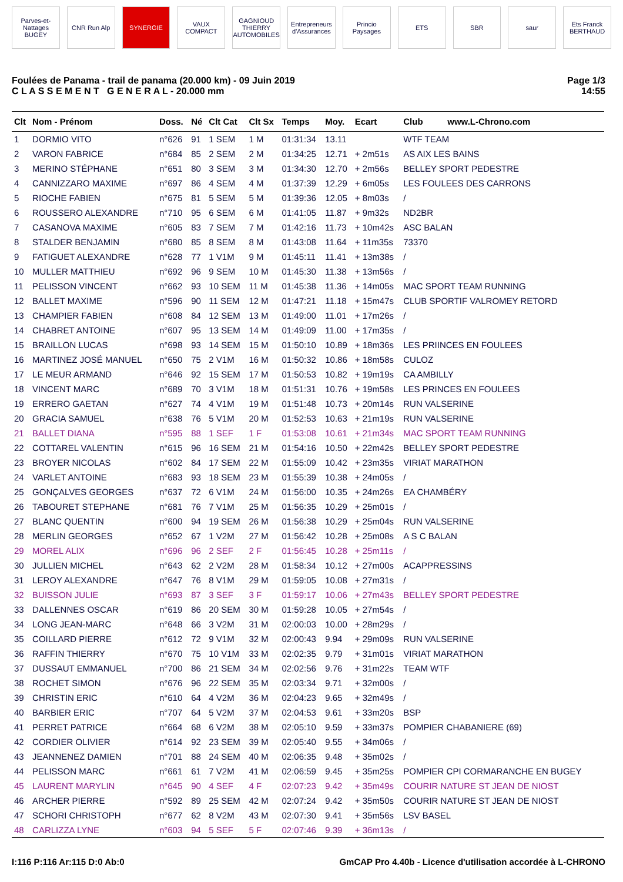Parves-et-Nattages BUGEY
CNR Run Alp SYNERGIE VAUX COMPACT
GAGNIOUD THIERRY AUTOMOBILES
Entrepreneurs d'Assurances
Princio Paysages
ETS SBR saur
Ets Franck BERTHAUD
Foulées de Panama - trail de panama (20.000 km) - 09 Juin 2019
C L A S S E M E N T G E N E R A L - 20.000 mm
Page 1/3
14:55
| Clt | Nom - Prénom | Doss. | Né | Clt Cat | Clt Sx | Temps | Moy. | Ecart | Club | www.L-Chrono.com |
| --- | --- | --- | --- | --- | --- | --- | --- | --- | --- | --- |
| 1 | DORMIO VITO | n°626 | 91 | 1 SEM | 1 M | 01:31:34 | 13.11 | | WTF TEAM | |
| 2 | VARON FABRICE | n°684 | 85 | 2 SEM | 2 M | 01:34:25 | 12.71 | + 2m51s | AS AIX LES BAINS | |
| 3 | MERINO STÉPHANE | n°651 | 80 | 3 SEM | 3 M | 01:34:30 | 12.70 | + 2m56s | BELLEY SPORT PEDESTRE | |
| 4 | CANNIZZARO MAXIME | n°697 | 86 | 4 SEM | 4 M | 01:37:39 | 12.29 | + 6m05s | LES FOULEES DES CARRONS | |
| 5 | RIOCHE FABIEN | n°675 | 81 | 5 SEM | 5 M | 01:39:36 | 12.05 | + 8m03s | / | |
| 6 | ROUSSERO ALEXANDRE | n°710 | 95 | 6 SEM | 6 M | 01:41:05 | 11.87 | + 9m32s | ND2BR | |
| 7 | CASANOVA MAXIME | n°605 | 83 | 7 SEM | 7 M | 01:42:16 | 11.73 | + 10m42s | ASC BALAN | |
| 8 | STALDER BENJAMIN | n°680 | 85 | 8 SEM | 8 M | 01:43:08 | 11.64 | + 11m35s | 73370 | |
| 9 | FATIGUET ALEXANDRE | n°628 | 77 | 1 V1M | 9 M | 01:45:11 | 11.41 | + 13m38s | / | |
| 10 | MULLER MATTHIEU | n°692 | 96 | 9 SEM | 10 M | 01:45:30 | 11.38 | + 13m56s | / | |
| 11 | PELISSON VINCENT | n°662 | 93 | 10 SEM | 11 M | 01:45:38 | 11.36 | + 14m05s | MAC SPORT TEAM RUNNING | |
| 12 | BALLET MAXIME | n°596 | 90 | 11 SEM | 12 M | 01:47:21 | 11.18 | + 15m47s | CLUB SPORTIF VALROMEY RETORD | |
| 13 | CHAMPIER FABIEN | n°608 | 84 | 12 SEM | 13 M | 01:49:00 | 11.01 | + 17m26s | / | |
| 14 | CHABRET ANTOINE | n°607 | 95 | 13 SEM | 14 M | 01:49:09 | 11.00 | + 17m35s | / | |
| 15 | BRAILLON LUCAS | n°698 | 93 | 14 SEM | 15 M | 01:50:10 | 10.89 | + 18m36s | LES PRIINCES EN FOULEES | |
| 16 | MARTINEZ JOSÉ MANUEL | n°650 | 75 | 2 V1M | 16 M | 01:50:32 | 10.86 | + 18m58s | CULOZ | |
| 17 | LE MEUR ARMAND | n°646 | 92 | 15 SEM | 17 M | 01:50:53 | 10.82 | + 19m19s | CA AMBILLY | |
| 18 | VINCENT MARC | n°689 | 70 | 3 V1M | 18 M | 01:51:31 | 10.76 | + 19m58s | LES PRINCES EN FOULEES | |
| 19 | ERRERO GAETAN | n°627 | 74 | 4 V1M | 19 M | 01:51:48 | 10.73 | + 20m14s | RUN VALSERINE | |
| 20 | GRACIA SAMUEL | n°638 | 76 | 5 V1M | 20 M | 01:52:53 | 10.63 | + 21m19s | RUN VALSERINE | |
| 21 | BALLET DIANA | n°595 | 88 | 1 SEF | 1 F | 01:53:08 | 10.61 | + 21m34s | MAC SPORT TEAM RUNNING | |
| 22 | COTTAREL VALENTIN | n°615 | 96 | 16 SEM | 21 M | 01:54:16 | 10.50 | + 22m42s | BELLEY SPORT PEDESTRE | |
| 23 | BROYER NICOLAS | n°602 | 84 | 17 SEM | 22 M | 01:55:09 | 10.42 | + 23m35s | VIRIAT MARATHON | |
| 24 | VARLET ANTOINE | n°683 | 93 | 18 SEM | 23 M | 01:55:39 | 10.38 | + 24m05s | / | |
| 25 | GONÇALVES GEORGES | n°637 | 72 | 6 V1M | 24 M | 01:56:00 | 10.35 | + 24m26s | EA CHAMBÉRY | |
| 26 | TABOURET STEPHANE | n°681 | 76 | 7 V1M | 25 M | 01:56:35 | 10.29 | + 25m01s | / | |
| 27 | BLANC QUENTIN | n°600 | 94 | 19 SEM | 26 M | 01:56:38 | 10.29 | + 25m04s | RUN VALSERINE | |
| 28 | MERLIN GEORGES | n°652 | 67 | 1 V2M | 27 M | 01:56:42 | 10.28 | + 25m08s | A S C BALAN | |
| 29 | MOREL ALIX | n°696 | 96 | 2 SEF | 2 F | 01:56:45 | 10.28 | + 25m11s | / | |
| 30 | JULLIEN MICHEL | n°643 | 62 | 2 V2M | 28 M | 01:58:34 | 10.12 | + 27m00s | ACAPPRESSINS | |
| 31 | LEROY ALEXANDRE | n°647 | 76 | 8 V1M | 29 M | 01:59:05 | 10.08 | + 27m31s | / | |
| 32 | BUISSON JULIE | n°693 | 87 | 3 SEF | 3 F | 01:59:17 | 10.06 | + 27m43s | BELLEY SPORT PEDESTRE | |
| 33 | DALLENNES OSCAR | n°619 | 86 | 20 SEM | 30 M | 01:59:28 | 10.05 | + 27m54s | / | |
| 34 | LONG JEAN-MARC | n°648 | 66 | 3 V2M | 31 M | 02:00:03 | 10.00 | + 28m29s | / | |
| 35 | COILLARD PIERRE | n°612 | 72 | 9 V1M | 32 M | 02:00:43 | 9.94 | + 29m09s | RUN VALSERINE | |
| 36 | RAFFIN THIERRY | n°670 | 75 | 10 V1M | 33 M | 02:02:35 | 9.79 | + 31m01s | VIRIAT MARATHON | |
| 37 | DUSSAUT EMMANUEL | n°700 | 86 | 21 SEM | 34 M | 02:02:56 | 9.76 | + 31m22s | TEAM WTF | |
| 38 | ROCHET SIMON | n°676 | 96 | 22 SEM | 35 M | 02:03:34 | 9.71 | + 32m00s | / | |
| 39 | CHRISTIN ERIC | n°610 | 64 | 4 V2M | 36 M | 02:04:23 | 9.65 | + 32m49s | / | |
| 40 | BARBIER ERIC | n°707 | 64 | 5 V2M | 37 M | 02:04:53 | 9.61 | + 33m20s | BSP | |
| 41 | PERRET PATRICE | n°664 | 68 | 6 V2M | 38 M | 02:05:10 | 9.59 | + 33m37s | POMPIER CHABANIERE (69) | |
| 42 | CORDIER OLIVIER | n°614 | 92 | 23 SEM | 39 M | 02:05:40 | 9.55 | + 34m06s | / | |
| 43 | JEANNENEZ DAMIEN | n°701 | 88 | 24 SEM | 40 M | 02:06:35 | 9.48 | + 35m02s | / | |
| 44 | PELISSON MARC | n°661 | 61 | 7 V2M | 41 M | 02:06:59 | 9.45 | + 35m25s | POMPIER CPI CORMARANCHE EN BUGEY | |
| 45 | LAURENT MARYLIN | n°645 | 90 | 4 SEF | 4 F | 02:07:23 | 9.42 | + 35m49s | COURIR NATURE ST JEAN DE NIOST | |
| 46 | ARCHER PIERRE | n°592 | 89 | 25 SEM | 42 M | 02:07:24 | 9.42 | + 35m50s | COURIR NATURE ST JEAN DE NIOST | |
| 47 | SCHORI CHRISTOPH | n°677 | 62 | 8 V2M | 43 M | 02:07:30 | 9.41 | + 35m56s | LSV BASEL | |
| 48 | CARLIZZA LYNE | n°603 | 94 | 5 SEF | 5 F | 02:07:46 | 9.39 | + 36m13s | / | |
I:116 P:116 Ar:115 D:0 Ab:0 GmCAP Pro 4.40b - Licence d'utilisation accordée à L-CHRONO